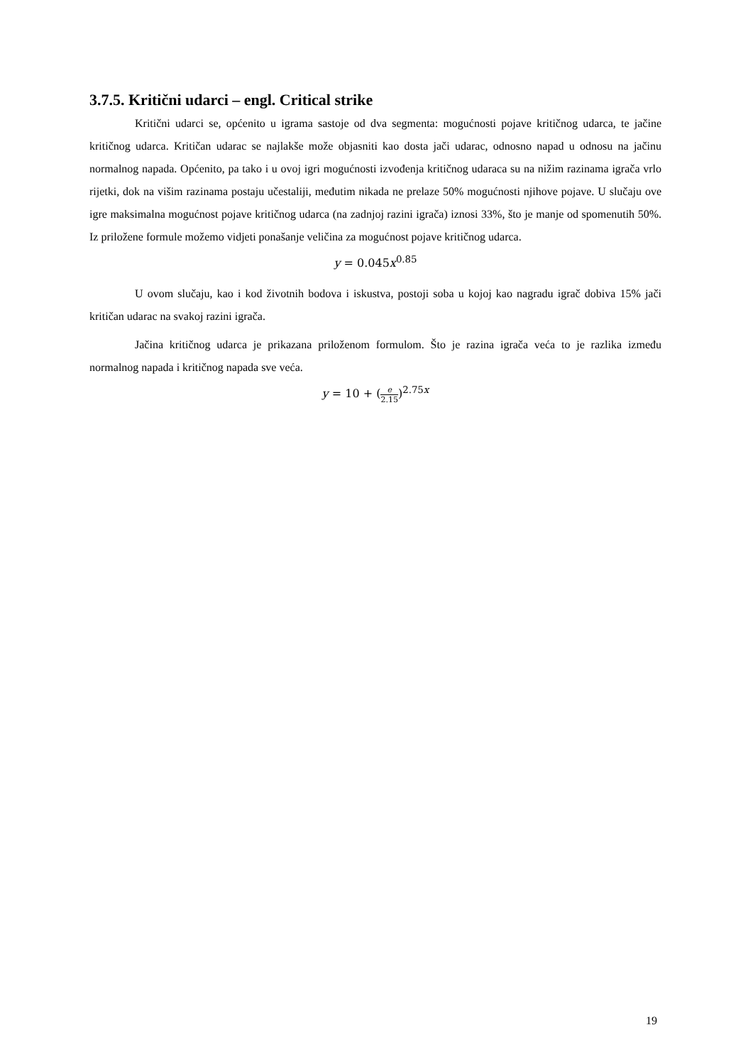3.7.5. Kritični udarci – engl. Critical strike
Kritični udarci se, općenito u igrama sastoje od dva segmenta: mogućnosti pojave kritičnog udarca, te jačine kritičnog udarca. Kritičan udarac se najlakše može objasniti kao dosta jači udarac, odnosno napad u odnosu na jačinu normalnog napada. Općenito, pa tako i u ovoj igri mogućnosti izvođenja kritičnog udaraca su na nižim razinama igrača vrlo rijetki, dok na višim razinama postaju učestaliji, međutim nikada ne prelaze 50% mogućnosti njihove pojave. U slučaju ove igre maksimalna mogućnost pojave kritičnog udarca (na zadnjoj razini igrača) iznosi 33%, što je manje od spomenutih 50%. Iz priložene formule možemo vidjeti ponašanje veličina za mogućnost pojave kritičnog udarca.
y = 0.045x<sup>0.85</sup>
U ovom slučaju, kao i kod životnih bodova i iskustva, postoji soba u kojoj kao nagradu igrač dobiva 15% jači kritičan udarac na svakoj razini igrača.
Jačina kritičnog udarca je prikazana priloženom formulom. Što je razina igrača veća to je razlika između normalnog napada i kritičnog napada sve veća.
y = 10 + (e 2.15)<sup>2.75x</sup>
19